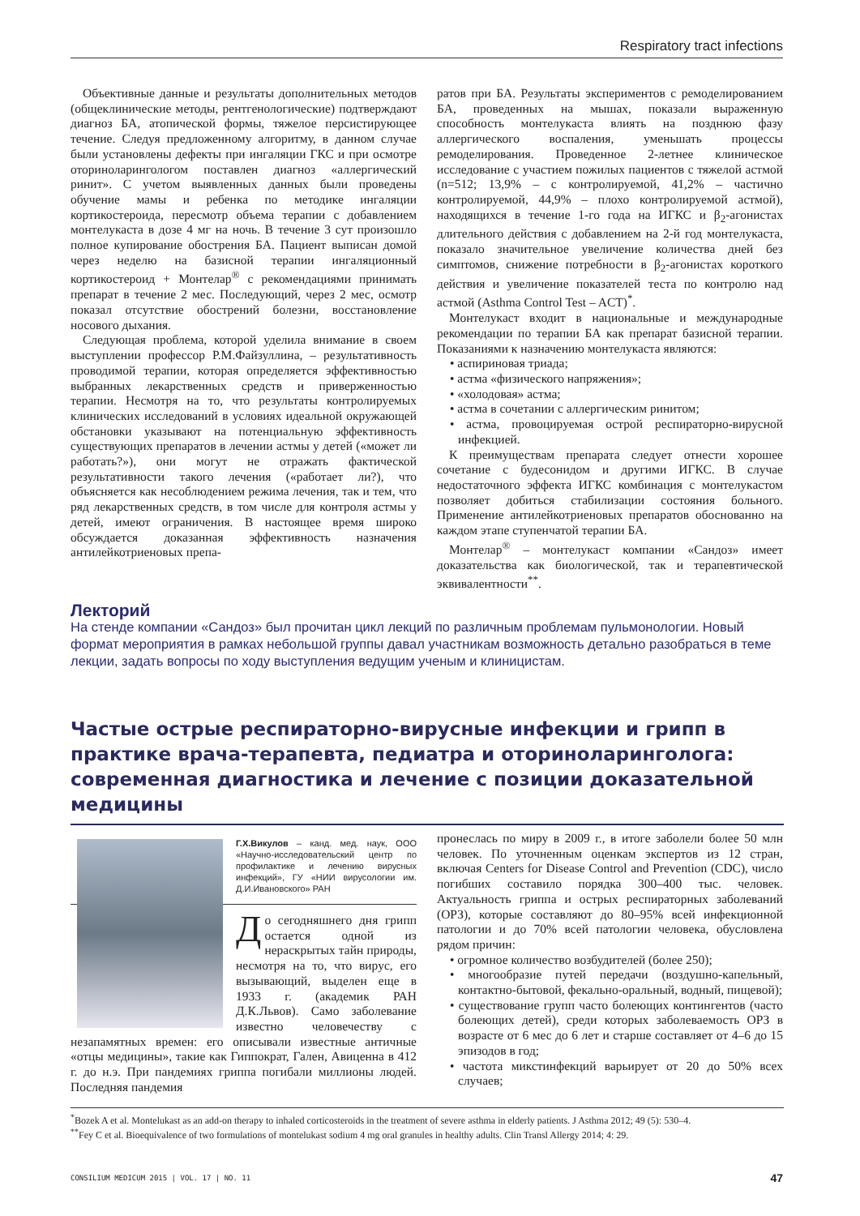Respiratory tract infections
Объективные данные и результаты дополнительных методов (общеклинические методы, рентгенологические) подтверждают диагноз БА, атопической формы, тяжелое персистирующее течение. Следуя предложенному алгоритму, в данном случае были установлены дефекты при ингаляции ГКС и при осмотре оториноларингологом поставлен диагноз «аллергический ринит». С учетом выявленных данных были проведены обучение мамы и ребенка по методике ингаляции кортикостероида, пересмотр объема терапии с добавлением монтелукаста в дозе 4 мг на ночь. В течение 3 сут произошло полное купирование обострения БА. Пациент выписан домой через неделю на базисной терапии ингаляционный кортикостероид + Монтелар<sup>®</sup> с рекомендациями принимать препарат в течение 2 мес. Последующий, через 2 мес, осмотр показал отсутствие обострений болезни, восстановление носового дыхания.
Следующая проблема, которой уделила внимание в своем выступлении профессор Р.М.Файзуллина, – результативность проводимой терапии, которая определяется эффективностью выбранных лекарственных средств и приверженностью терапии. Несмотря на то, что результаты контролируемых клинических исследований в условиях идеальной окружающей обстановки указывают на потенциальную эффективность существующих препаратов в лечении астмы у детей («может ли работать?»), они могут не отражать фактической результативности такого лечения («работает ли?), что объясняется как несоблюдением режима лечения, так и тем, что ряд лекарственных средств, в том числе для контроля астмы у детей, имеют ограничения. В настоящее время широко обсуждается доказанная эффективность назначения антилейкотриеновых препа-
ратов при БА. Результаты экспериментов с ремоделированием БА, проведенных на мышах, показали выраженную способность монтелукаста влиять на позднюю фазу аллергического воспаления, уменьшать процессы ремоделирования. Проведенное 2-летнее клиническое исследование с участием пожилых пациентов с тяжелой астмой (n=512; 13,9% – с контролируемой, 41,2% – частично контролируемой, 44,9% – плохо контролируемой астмой), находящихся в течение 1-го года на ИГКС и β<sub>2</sub>-агонистах длительного действия с добавлением на 2-й год монтелукаста, показало значительное увеличение количества дней без симптомов, снижение потребности в β<sub>2</sub>-агонистах короткого действия и увеличение показателей теста по контролю над астмой (Asthma Control Test – ACT)<sup>*</sup>.
Монтелукаст входит в национальные и международные рекомендации по терапии БА как препарат базисной терапии. Показаниями к назначению монтелукаста являются:
• аспириновая триада;
• астма «физического напряжения»;
• «холодовая» астма;
• астма в сочетании с аллергическим ринитом;
• астма, провоцируемая острой респираторно-вирусной инфекцией.
К преимуществам препарата следует отнести хорошее сочетание с будесонидом и другими ИГКС. В случае недостаточного эффекта ИГКС комбинация с монтелукастом позволяет добиться стабилизации состояния больного. Применение антилейкотриеновых препаратов обоснованно на каждом этапе ступенчатой терапии БА.
Монтелар<sup>®</sup> – монтелукаст компании «Сандоз» имеет доказательства как биологической, так и терапевтической эквивалентности<sup>**</sup>.
Лекторий
На стенде компании «Сандоз» был прочитан цикл лекций по различным проблемам пульмонологии. Новый формат мероприятия в рамках небольшой группы давал участникам возможность детально разобраться в теме лекции, задать вопросы по ходу выступления ведущим ученым и клиницистам.
Частые острые респираторно-вирусные инфекции и грипп в практике врача-терапевта, педиатра и оториноларинголога: современная диагностика и лечение с позиции доказательной медицины
Г.Х.Викулов – канд. мед. наук, ООО «Научно-исследовательский центр по профилактике и лечению вирусных инфекций», ГУ «НИИ вирусологии им. Д.И.Ивановского» РАН
До сегодняшнего дня грипп остается одной из нераскрытых тайн природы, несмотря на то, что вирус, его вызывающий, выделен еще в 1933 г. (академик РАН Д.К.Львов). Само заболевание известно человечеству с незапамятных времен: его описывали известные античные «отцы медицины», такие как Гиппократ, Гален, Авиценна в 412 г. до н.э. При пандемиях гриппа погибали миллионы людей. Последняя пандемия
пронеслась по миру в 2009 г., в итоге заболели более 50 млн человек. По уточненным оценкам экспертов из 12 стран, включая Centers for Disease Control and Prevention (CDC), число погибших составило порядка 300–400 тыс. человек. Актуальность гриппа и острых респираторных заболеваний (ОРЗ), которые составляют до 80–95% всей инфекционной патологии и до 70% всей патологии человека, обусловлена рядом причин:
• огромное количество возбудителей (более 250);
• многообразие путей передачи (воздушно-капельный, контактно-бытовой, фекально-оральный, водный, пищевой);
• существование групп часто болеющих контингентов (часто болеющих детей), среди которых заболеваемость ОРЗ в возрасте от 6 мес до 6 лет и старше составляет от 4–6 до 15 эпизодов в год;
• частота микстинфекций варьирует от 20 до 50% всех случаев;
<sup>*</sup> Bozek A et al. Montelukast as an add-on therapy to inhaled corticosteroids in the treatment of severe asthma in elderly patients. J Asthma 2012; 49 (5): 530–4.
<sup>**</sup> Fey C et al. Bioequivalence of two formulations of montelukast sodium 4 mg oral granules in healthy adults. Clin Transl Allergy 2014; 4: 29.
CONSILIUM MEDICUM 2015 | VOL. 17 | NO. 11 47